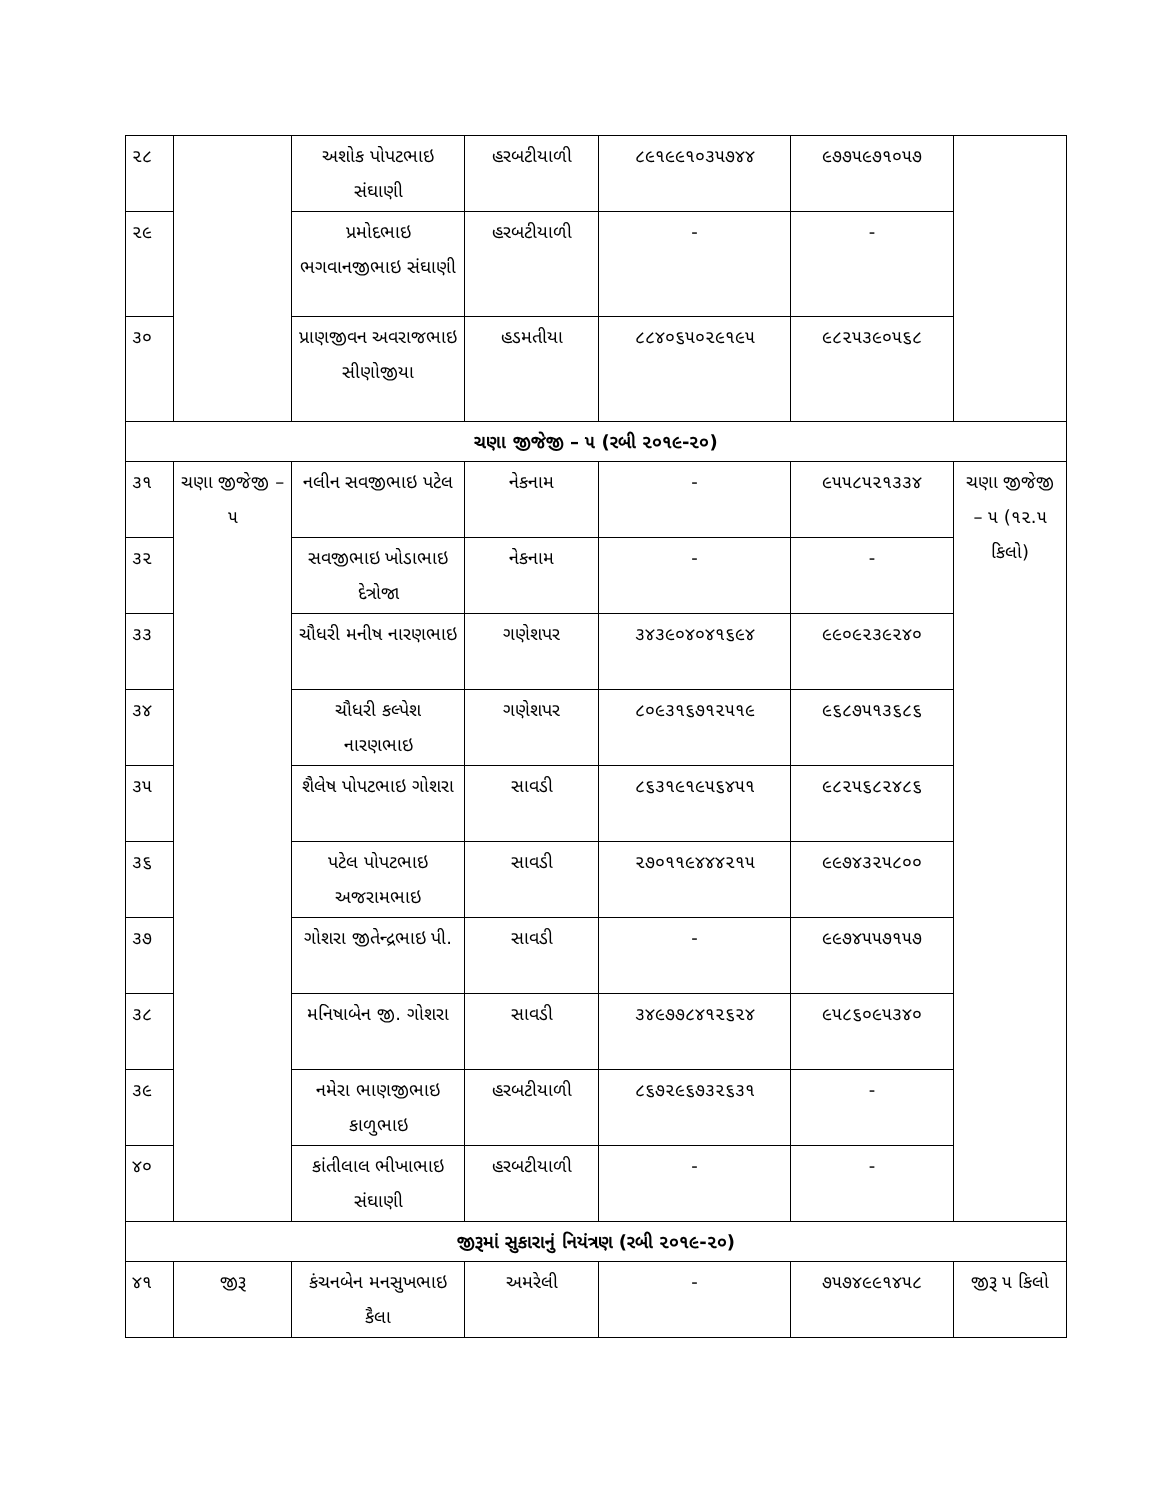| ૨૮ | | અશોક પોપટભાઇ સંઘાણી | હરબટીયાળી | ૮૯૧૯૯૧૦૩૫૭૪૪ | ૯૭૭૫૯૭૧૦૫૭ | |
| ૨૯ | | પ્રમોદભાઇ ભગવાનજીભાઇ સંઘાણી | હરબટીયાળી | - | - | |
| ૩૦ | | પ્રાણજીવન અવરાજભાઇ સીણોજીયા | હડમતીયા | ૮૮૪૦૬૫૦૨૯૧૯૫ | ૯૮૨૫૩૯૦૫૬૮ | |
| ચણા જીજેજી – ૫ (રબી ૨૦૧૯-૨૦) | | | | | | |
| ૩૧ | ચણા જીજેજી – ૫ | નલીન સવજીભાઇ પટેલ | નેકનામ | - | ૯૫૫૮૫૨૧૩૩૪ | ચણા જીજેજી – ૫ (૧૨.૫ કિલો) |
| ૩૨ | | સવજીભાઇ ખોડાભાઇ દેત્રોજા | નેકનામ | - | - | |
| ૩૩ | | ચૌધરી મનીષ નારણભાઇ | ગણેશપર | ૩૪૩૯૦૪૦૪૧૬૯૪ | ૯૯૦૯૨૩૯૨૪૦ | |
| ૩૪ | | ચૌધરી કલ્પેશ નારણભાઇ | ગણેશપર | ૮૦૯૩૧૬૭૧૨૫૧૯ | ૯૬૮૭૫૧૩૬૮૬ | |
| ૩૫ | | શૈલેષ પોપટભાઇ ગોશરા | સાવડી | ૮૬૩૧૯૧૯૫૬૪૫૧ | ૯૮૨૫૬૮૨૪૮૬ | |
| ૩૬ | | પટેલ પોપટભાઇ અજરામભાઇ | સાવડી | ૨૭૦૧૧૯૪૪૪૨૧૫ | ૯૯૭૪૩૨૫૮૦૦ | |
| ૩૭ | | ગોશરા જીતેન્દ્રભાઇ પી. | સાવડી | - | ૯૯૭૪૫૫૭૧૫૭ | |
| ૩૮ | | મનિષાબેન જી. ગોશરા | સાવડી | ૩૪૯૭૭૮૪૧૨૬૨૪ | ૯૫૮૬૦૯૫૩૪૦ | |
| ૩૯ | | નમેરા ભાણજીભાઇ કાળુભાઇ | હરબટીયાળી | ૮૬૭૨૯૬૭૩૨૬૩૧ | - | |
| ૪૦ | | કાંતીલાલ ભીખાભાઇ સંઘાણી | હરબટીયાળી | - | - | |
| જીરૂમાં સુકારાનું નિયંત્રણ (રબી ૨૦૧૯-૨૦) | | | | | | |
| ૪૧ | જીરૂ | કંચનબેન મનસુખભાઇ કૈલા | અમરેલી | - | ૭૫૭૪૯૯૧૪૫૮ | જીરૂ ૫ કિલો |